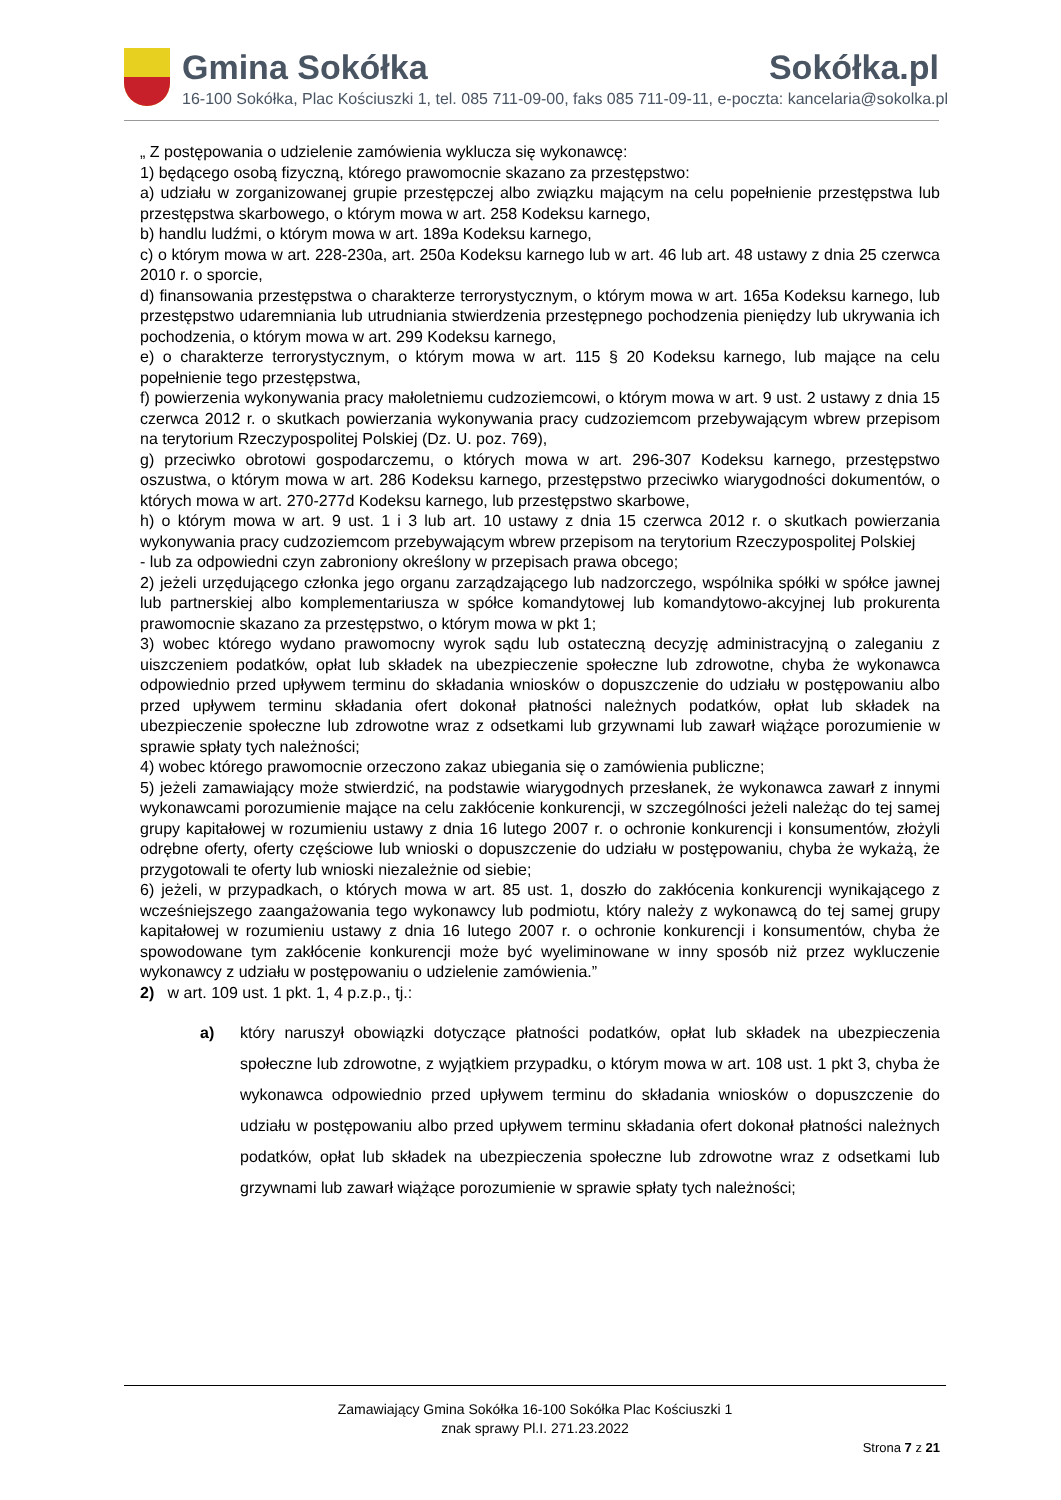Gmina Sokółka Sokółka.pl
16-100 Sokółka, Plac Kościuszki 1, tel. 085 711-09-00, faks 085 711-09-11, e-poczta: kancelaria@sokolka.pl
„ Z postępowania o udzielenie zamówienia wyklucza się wykonawcę:
1) będącego osobą fizyczną, którego prawomocnie skazano za przestępstwo:
a) udziału w zorganizowanej grupie przestępczej albo związku mającym na celu popełnienie przestępstwa lub przestępstwa skarbowego, o którym mowa w art. 258 Kodeksu karnego,
b) handlu ludźmi, o którym mowa w art. 189a Kodeksu karnego,
c) o którym mowa w art. 228-230a, art. 250a Kodeksu karnego lub w art. 46 lub art. 48 ustawy z dnia 25 czerwca 2010 r. o sporcie,
d) finansowania przestępstwa o charakterze terrorystycznym, o którym mowa w art. 165a Kodeksu karnego, lub przestępstwo udaremniania lub utrudniania stwierdzenia przestępnego pochodzenia pieniędzy lub ukrywania ich pochodzenia, o którym mowa w art. 299 Kodeksu karnego,
e) o charakterze terrorystycznym, o którym mowa w art. 115 § 20 Kodeksu karnego, lub mające na celu popełnienie tego przestępstwa,
f) powierzenia wykonywania pracy małoletniemu cudzoziemcowi, o którym mowa w art. 9 ust. 2 ustawy z dnia 15 czerwca 2012 r. o skutkach powierzania wykonywania pracy cudzoziemcom przebywającym wbrew przepisom na terytorium Rzeczypospolitej Polskiej (Dz. U. poz. 769),
g) przeciwko obrotowi gospodarczemu, o których mowa w art. 296-307 Kodeksu karnego, przestępstwo oszustwa, o którym mowa w art. 286 Kodeksu karnego, przestępstwo przeciwko wiarygodności dokumentów, o których mowa w art. 270-277d Kodeksu karnego, lub przestępstwo skarbowe,
h) o którym mowa w art. 9 ust. 1 i 3 lub art. 10 ustawy z dnia 15 czerwca 2012 r. o skutkach powierzania wykonywania pracy cudzoziemcom przebywającym wbrew przepisom na terytorium Rzeczypospolitej Polskiej
- lub za odpowiedni czyn zabroniony określony w przepisach prawa obcego;
2) jeżeli urzędującego członka jego organu zarządzającego lub nadzorczego, wspólnika spółki w spółce jawnej lub partnerskiej albo komplementariusza w spółce komandytowej lub komandytowo-akcyjnej lub prokurenta prawomocnie skazano za przestępstwo, o którym mowa w pkt 1;
3) wobec którego wydano prawomocny wyrok sądu lub ostateczną decyzję administracyjną o zaleganiu z uiszczeniem podatków, opłat lub składek na ubezpieczenie społeczne lub zdrowotne, chyba że wykonawca odpowiednio przed upływem terminu do składania wniosków o dopuszczenie do udziału w postępowaniu albo przed upływem terminu składania ofert dokonał płatności należnych podatków, opłat lub składek na ubezpieczenie społeczne lub zdrowotne wraz z odsetkami lub grzywnami lub zawarł wiążące porozumienie w sprawie spłaty tych należności;
4) wobec którego prawomocnie orzeczono zakaz ubiegania się o zamówienia publiczne;
5) jeżeli zamawiający może stwierdzić, na podstawie wiarygodnych przesłanek, że wykonawca zawarł z innymi wykonawcami porozumienie mające na celu zakłócenie konkurencji, w szczególności jeżeli należąc do tej samej grupy kapitałowej w rozumieniu ustawy z dnia 16 lutego 2007 r. o ochronie konkurencji i konsumentów, złożyli odrębne oferty, oferty częściowe lub wnioski o dopuszczenie do udziału w postępowaniu, chyba że wykażą, że przygotowali te oferty lub wnioski niezależnie od siebie;
6) jeżeli, w przypadkach, o których mowa w art. 85 ust. 1, doszło do zakłócenia konkurencji wynikającego z wcześniejszego zaangażowania tego wykonawcy lub podmiotu, który należy z wykonawcą do tej samej grupy kapitałowej w rozumieniu ustawy z dnia 16 lutego 2007 r. o ochronie konkurencji i konsumentów, chyba że spowodowane tym zakłócenie konkurencji może być wyeliminowane w inny sposób niż przez wykluczenie wykonawcy z udziału w postępowaniu o udzielenie zamówienia.”
2) w art. 109 ust. 1 pkt. 1, 4 p.z.p., tj.:
a) który naruszył obowiązki dotyczące płatności podatków, opłat lub składek na ubezpieczenia społeczne lub zdrowotne, z wyjątkiem przypadku, o którym mowa w art. 108 ust. 1 pkt 3, chyba że wykonawca odpowiednio przed upływem terminu do składania wniosków o dopuszczenie do udziału w postępowaniu albo przed upływem terminu składania ofert dokonał płatności należnych podatków, opłat lub składek na ubezpieczenia społeczne lub zdrowotne wraz z odsetkami lub grzywnami lub zawarł wiążące porozumienie w sprawie spłaty tych należności;
Zamawiający Gmina Sokółka 16-100 Sokółka Plac Kościuszki 1
znak sprawy Pl.I. 271.23.2022
Strona 7 z 21